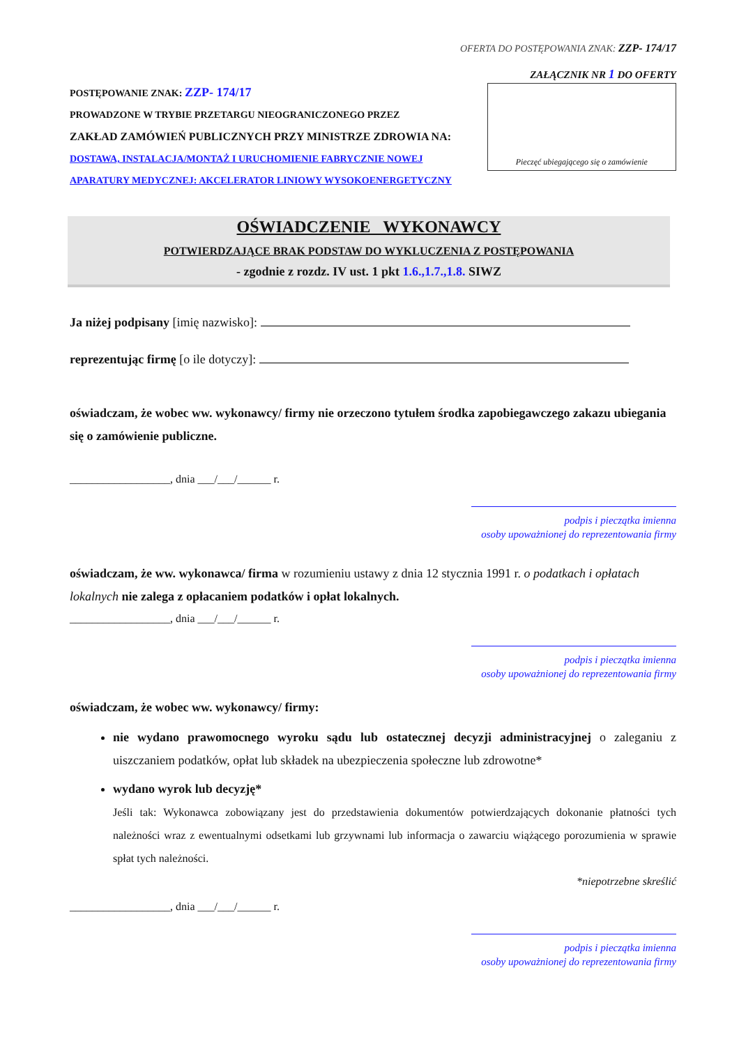OFERTA DO POSTĘPOWANIA ZNAK: ZZP- 174/17
ZAŁĄCZNIK NR 1 DO OFERTY
POSTĘPOWANIE ZNAK: ZZP- 174/17
PROWADZONE W TRYBIE PRZETARGU NIEOGRANICZONEGO PRZEZ
ZAKŁAD ZAMÓWIEŃ PUBLICZNYCH PRZY MINISTRZE ZDROWIA NA:
DOSTAWA, INSTALACJA/MONTAŻ I URUCHOMIENIE FABRYCZNIE NOWEJ
APARATURY MEDYCZNEJ: AKCELERATOR LINIOWY WYSOKOENERGETYCZNY
Pieczęć ubiegającego się o zamówienie
OŚWIADCZENIE WYKONAWCY
POTWIERDZAJĄCE BRAK PODSTAW DO WYKLUCZENIA Z POSTĘPOWANIA
- zgodnie z rozdz. IV ust. 1 pkt 1.6.,1.7.,1.8. SIWZ
Ja niżej podpisany [imię nazwisko]:
reprezentując firmę [o ile dotyczy]:
oświadczam, że wobec ww. wykonawcy/ firmy nie orzeczono tytułem środka zapobiegawczego zakazu ubiegania się o zamówienie publiczne.
__________________, dnia ___/___/______ r.
podpis i pieczątka imienna
osoby upoważnionej do reprezentowania firmy
oświadczam, że ww. wykonawca/ firma w rozumieniu ustawy z dnia 12 stycznia 1991 r. o podatkach i opłatach lokalnych nie zalega z opłacaniem podatków i opłat lokalnych.
__________________, dnia ___/___/______ r.
podpis i pieczątka imienna
osoby upoważnionej do reprezentowania firmy
oświadczam, że wobec ww. wykonawcy/ firmy:
nie wydano prawomocnego wyroku sądu lub ostatecznej decyzji administracyjnej o zaleganiu z uiszczaniem podatków, opłat lub składek na ubezpieczenia społeczne lub zdrowotne*
wydano wyrok lub decyzję*
Jeśli tak: Wykonawca zobowiązany jest do przedstawienia dokumentów potwierdzających dokonanie płatności tych należności wraz z ewentualnymi odsetkami lub grzywnami lub informacja o zawarciu wiążącego porozumienia w sprawie spłat tych należności.
*niepotrzebne skreślić
__________________, dnia ___/___/______ r.
podpis i pieczątka imienna
osoby upoważnionej do reprezentowania firmy